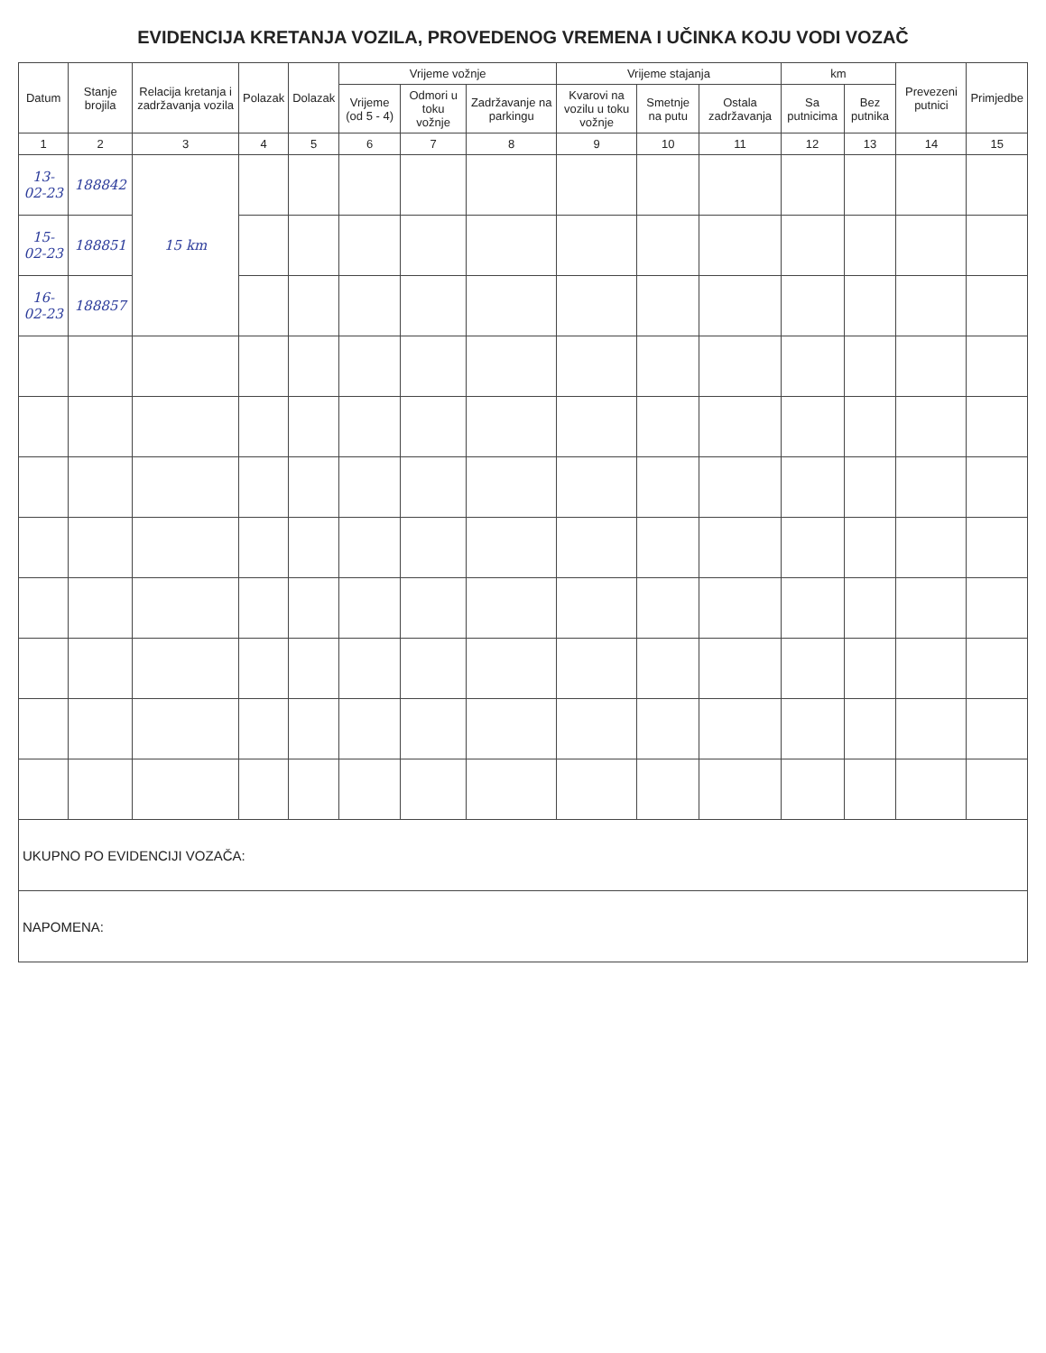EVIDENCIJA KRETANJA VOZILA, PROVEDENOG VREMENA I UČINKA KOJU VODI VOZAČ
| Datum | Stanje brojila | Relacija kretanja i zadržavanja vozila | Polazak | Dolazak | Vrijeme vožnje | | | Vrijeme stajanja | | | km | | Prevezeni putnici | Primjedbe |
| --- | --- | --- | --- | --- | --- | --- | --- | --- | --- | --- | --- | --- | --- | --- |
| | | | | | Vrijeme (od 5 - 4) | Odmori u toku vožnje | Zadržavanje na parkingu | Kvarovi na vozilu u toku vožnje | Smetnje na putu | Ostala zadržavanja | Sa putnicima | Bez putnika | | |
| 1 | 2 | 3 | 4 | 5 | 6 | 7 | 8 | 9 | 10 | 11 | 12 | 13 | 14 | 15 |
| 13-02-23 | 188842 | 15 km | | | | | | | | | | | | |
| 15-02-23 | 188851 | | | | | | | | | | | | | |
| 16-02-23 | 188857 | | | | | | | | | | | | | |
| UKUPNO PO EVIDENCIJI VOZAČA: | | | | | | | | | | | | | | |
| NAPOMENA: | | | | | | | | | | | | | | |